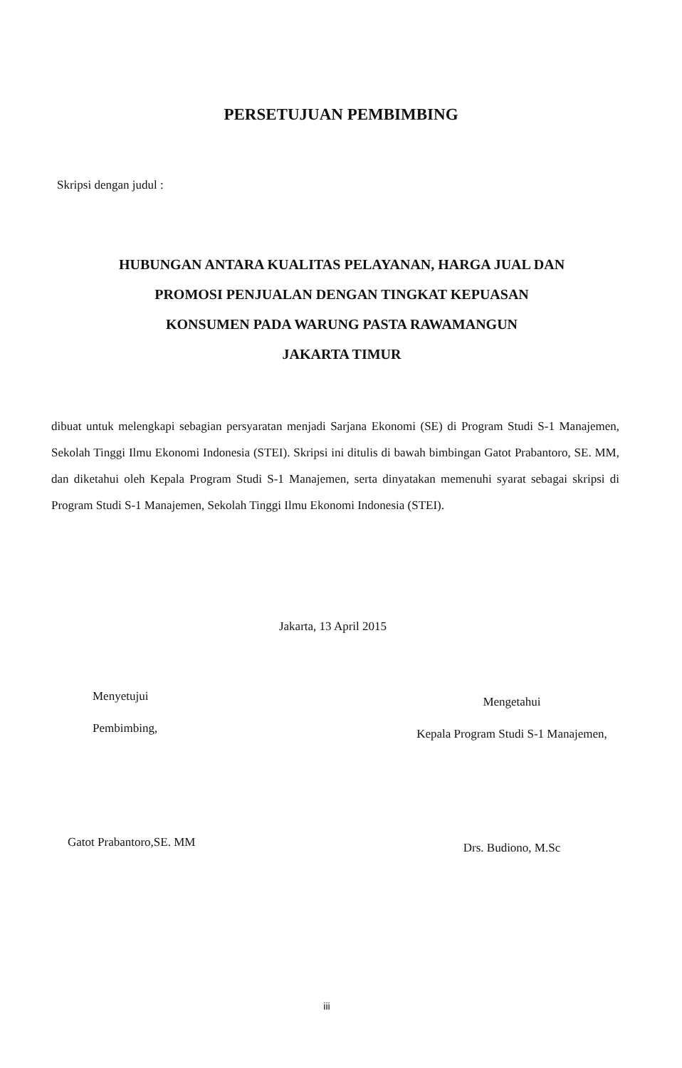PERSETUJUAN PEMBIMBING
Skripsi dengan judul :
HUBUNGAN ANTARA KUALITAS PELAYANAN, HARGA JUAL DAN
PROMOSI PENJUALAN DENGAN TINGKAT KEPUASAN
KONSUMEN PADA WARUNG PASTA RAWAMANGUN
JAKARTA TIMUR
dibuat untuk melengkapi sebagian persyaratan menjadi Sarjana Ekonomi (SE) di Program Studi S-1 Manajemen, Sekolah Tinggi Ilmu Ekonomi Indonesia (STEI). Skripsi ini ditulis di bawah bimbingan Gatot Prabantoro, SE. MM, dan diketahui oleh Kepala Program Studi S-1 Manajemen, serta dinyatakan memenuhi syarat sebagai skripsi di Program Studi S-1 Manajemen, Sekolah Tinggi Ilmu Ekonomi Indonesia (STEI).
Jakarta, 13 April 2015
Menyetujui
Pembimbing,
Gatot Prabantoro,SE. MM
Mengetahui
Kepala Program Studi S-1 Manajemen,
Drs. Budiono, M.Sc
iii